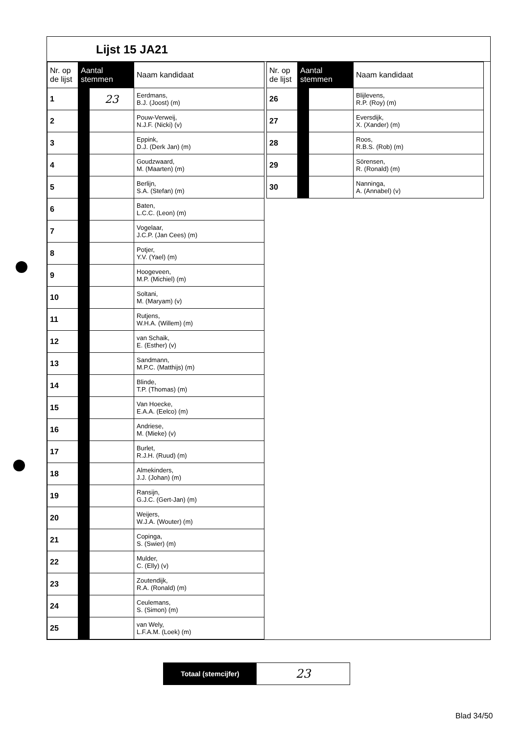Lijst 15 JA21
| Nr. op de lijst | Aantal stemmen | | Naam kandidaat |
| --- | --- | --- | --- |
| 1 | | 23 | Eerdmans, B.J. (Joost) (m) |
| 2 | | | Pouw-Verweij, N.J.F. (Nicki) (v) |
| 3 | | | Eppink, D.J. (Derk Jan) (m) |
| 4 | | | Goudzwaard, M. (Maarten) (m) |
| 5 | | | Berlijn, S.A. (Stefan) (m) |
| 6 | | | Baten, L.C.C. (Leon) (m) |
| 7 | | | Vogelaar, J.C.P. (Jan Cees) (m) |
| 8 | | | Potjer, Y.V. (Yael) (m) |
| 9 | | | Hoogeveen, M.P. (Michiel) (m) |
| 10 | | | Soltani, M. (Maryam) (v) |
| 11 | | | Rutjens, W.H.A. (Willem) (m) |
| 12 | | | van Schaik, E. (Esther) (v) |
| 13 | | | Sandmann, M.P.C. (Matthijs) (m) |
| 14 | | | Blinde, T.P. (Thomas) (m) |
| 15 | | | Van Hoecke, E.A.A. (Eelco) (m) |
| 16 | | | Andriese, M. (Mieke) (v) |
| 17 | | | Burlet, R.J.H. (Ruud) (m) |
| 18 | | | Almekinders, J.J. (Johan) (m) |
| 19 | | | Ransijn, G.J.C. (Gert-Jan) (m) |
| 20 | | | Weijers, W.J.A. (Wouter) (m) |
| 21 | | | Copinga, S. (Swier) (m) |
| 22 | | | Mulder, C. (Elly) (v) |
| 23 | | | Zoutendijk, R.A. (Ronald) (m) |
| 24 | | | Ceulemans, S. (Simon) (m) |
| 25 | | | van Wely, L.F.A.M. (Loek) (m) |
| Nr. op de lijst | Aantal stemmen | | Naam kandidaat |
| --- | --- | --- | --- |
| 26 | | | Blijlevens, R.P. (Roy) (m) |
| 27 | | | Eversdijk, X. (Xander) (m) |
| 28 | | | Roos, R.B.S. (Rob) (m) |
| 29 | | | Sörensen, R. (Ronald) (m) |
| 30 | | | Nanninga, A. (Annabel) (v) |
Totaal (stemcijfer)
23
Blad 34/50